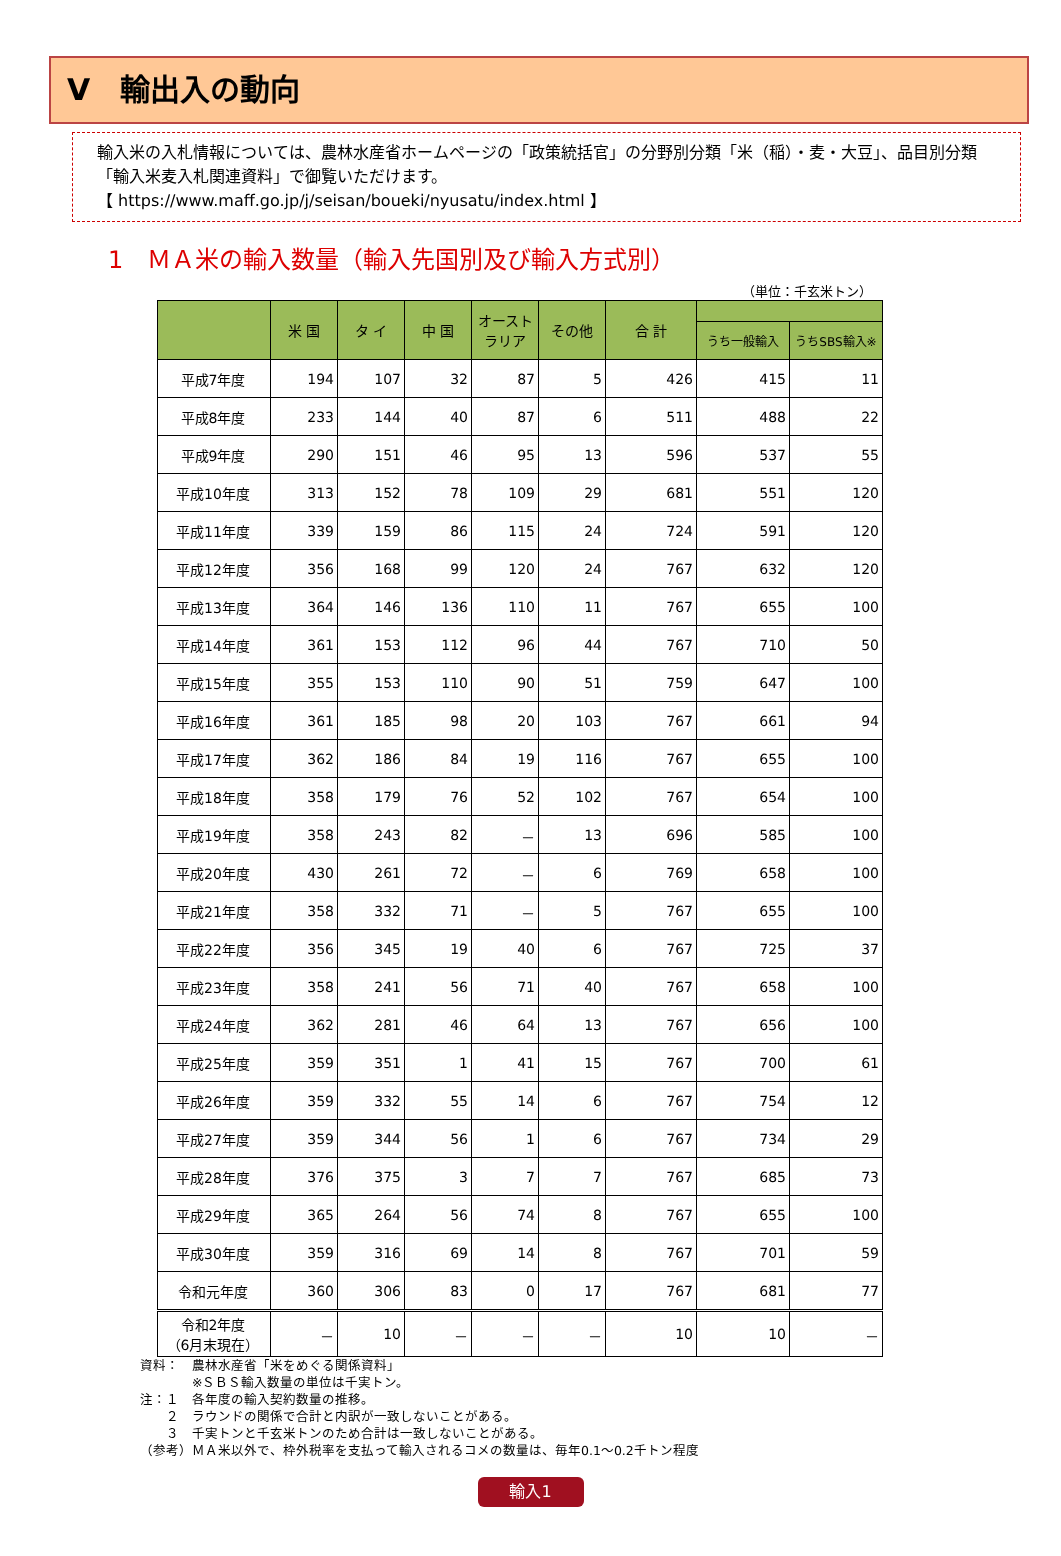Ⅴ　輸出入の動向
輸入米の入札情報については、農林水産省ホームページの「政策統括官」の分野別分類「米（稲）・麦・大豆」、品目別分類「輸入米麦入札関連資料」で御覧いただけます。
【 https://www.maff.go.jp/j/seisan/boueki/nyusatu/index.html 】
1　ＭＡ米の輸入数量（輸入先国別及び輸入方式別）
（単位：千玄米トン）
| | 米 国 | タ イ | 中 国 | オースト ラリア | その他 | 合 計 | | |
| --- | --- | --- | --- | --- | --- | --- | --- | --- |
| | | | | | | | うち一般輸入 | うちSBS輸入※ |
| 平成7年度 | 194 | 107 | 32 | 87 | 5 | 426 | 415 | 11 |
| 平成8年度 | 233 | 144 | 40 | 87 | 6 | 511 | 488 | 22 |
| 平成9年度 | 290 | 151 | 46 | 95 | 13 | 596 | 537 | 55 |
| 平成10年度 | 313 | 152 | 78 | 109 | 29 | 681 | 551 | 120 |
| 平成11年度 | 339 | 159 | 86 | 115 | 24 | 724 | 591 | 120 |
| 平成12年度 | 356 | 168 | 99 | 120 | 24 | 767 | 632 | 120 |
| 平成13年度 | 364 | 146 | 136 | 110 | 11 | 767 | 655 | 100 |
| 平成14年度 | 361 | 153 | 112 | 96 | 44 | 767 | 710 | 50 |
| 平成15年度 | 355 | 153 | 110 | 90 | 51 | 759 | 647 | 100 |
| 平成16年度 | 361 | 185 | 98 | 20 | 103 | 767 | 661 | 94 |
| 平成17年度 | 362 | 186 | 84 | 19 | 116 | 767 | 655 | 100 |
| 平成18年度 | 358 | 179 | 76 | 52 | 102 | 767 | 654 | 100 |
| 平成19年度 | 358 | 243 | 82 | － | 13 | 696 | 585 | 100 |
| 平成20年度 | 430 | 261 | 72 | － | 6 | 769 | 658 | 100 |
| 平成21年度 | 358 | 332 | 71 | － | 5 | 767 | 655 | 100 |
| 平成22年度 | 356 | 345 | 19 | 40 | 6 | 767 | 725 | 37 |
| 平成23年度 | 358 | 241 | 56 | 71 | 40 | 767 | 658 | 100 |
| 平成24年度 | 362 | 281 | 46 | 64 | 13 | 767 | 656 | 100 |
| 平成25年度 | 359 | 351 | 1 | 41 | 15 | 767 | 700 | 61 |
| 平成26年度 | 359 | 332 | 55 | 14 | 6 | 767 | 754 | 12 |
| 平成27年度 | 359 | 344 | 56 | 1 | 6 | 767 | 734 | 29 |
| 平成28年度 | 376 | 375 | 3 | 7 | 7 | 767 | 685 | 73 |
| 平成29年度 | 365 | 264 | 56 | 74 | 8 | 767 | 655 | 100 |
| 平成30年度 | 359 | 316 | 69 | 14 | 8 | 767 | 701 | 59 |
| 令和元年度 | 360 | 306 | 83 | 0 | 17 | 767 | 681 | 77 |
| 令和2年度 （6月末現在） | － | 10 | － | － | － | 10 | 10 | － |
資料：　農林水産省「米をめぐる関係資料」
　　　　※ＳＢＳ輸入数量の単位は千実トン。
注：１　各年度の輸入契約数量の推移。
　　２　ラウンドの関係で合計と内訳が一致しないことがある。
　　３　千実トンと千玄米トンのため合計は一致しないことがある。
（参考）ＭＡ米以外で、枠外税率を支払って輸入されるコメの数量は、毎年0.1～0.2千トン程度
輸入1